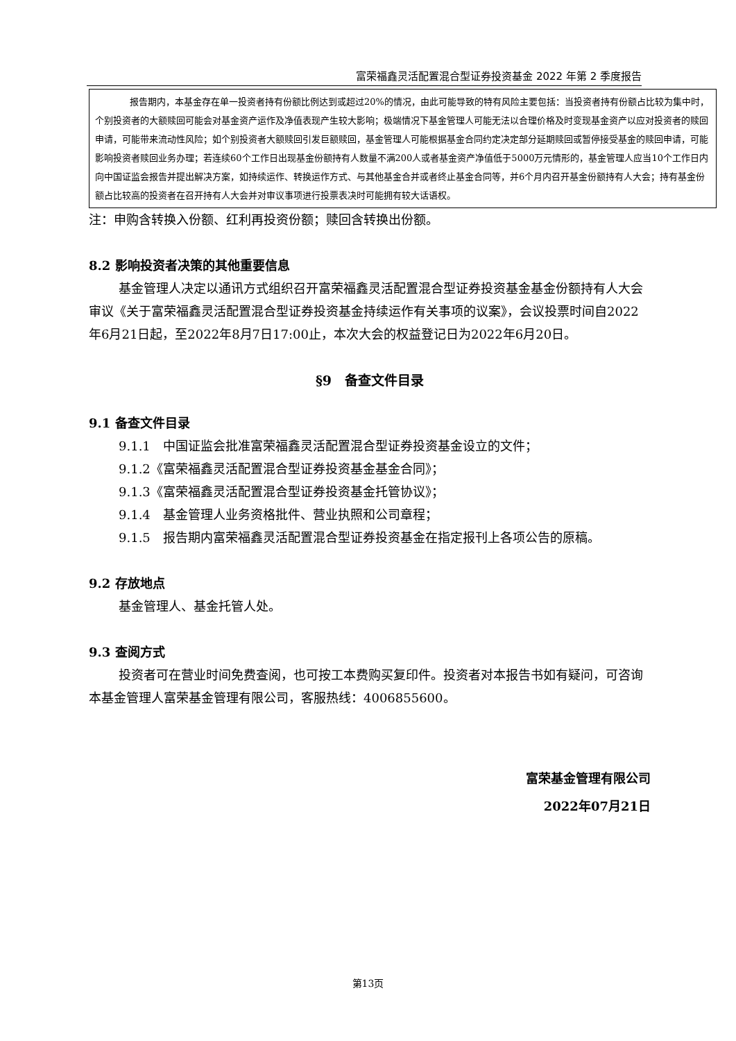富荣福鑫灵活配置混合型证券投资基金 2022 年第 2 季度报告
报告期内，本基金存在单一投资者持有份额比例达到或超过20%的情况，由此可能导致的特有风险主要包括：当投资者持有份额占比较为集中时，个别投资者的大额赎回可能会对基金资产运作及净值表现产生较大影响；极端情况下基金管理人可能无法以合理价格及时变现基金资产以应对投资者的赎回申请，可能带来流动性风险；如个别投资者大额赎回引发巨额赎回，基金管理人可能根据基金合同约定决定部分延期赎回或暂停接受基金的赎回申请，可能影响投资者赎回业务办理；若连续60个工作日出现基金份额持有人数量不满200人或者基金资产净值低于5000万元情形的，基金管理人应当10个工作日内向中国证监会报告并提出解决方案，如持续运作、转换运作方式、与其他基金合并或者终止基金合同等，并6个月内召开基金份额持有人大会；持有基金份额占比较高的投资者在召开持有人大会并对审议事项进行投票表决时可能拥有较大话语权。
注：申购含转换入份额、红利再投资份额；赎回含转换出份额。
8.2 影响投资者决策的其他重要信息
基金管理人决定以通讯方式组织召开富荣福鑫灵活配置混合型证券投资基金基金份额持有人大会审议《关于富荣福鑫灵活配置混合型证券投资基金持续运作有关事项的议案》，会议投票时间自2022年6月21日起，至2022年8月7日17:00止，本次大会的权益登记日为2022年6月20日。
§9　备查文件目录
9.1 备查文件目录
9.1.1　中国证监会批准富荣福鑫灵活配置混合型证券投资基金设立的文件；
9.1.2《富荣福鑫灵活配置混合型证券投资基金基金合同》；
9.1.3《富荣福鑫灵活配置混合型证券投资基金托管协议》；
9.1.4　基金管理人业务资格批件、营业执照和公司章程；
9.1.5　报告期内富荣福鑫灵活配置混合型证券投资基金在指定报刊上各项公告的原稿。
9.2 存放地点
基金管理人、基金托管人处。
9.3 查阅方式
投资者可在营业时间免费查阅，也可按工本费购买复印件。投资者对本报告书如有疑问，可咨询本基金管理人富荣基金管理有限公司，客服热线：4006855600。
富荣基金管理有限公司
2022年07月21日
第13页